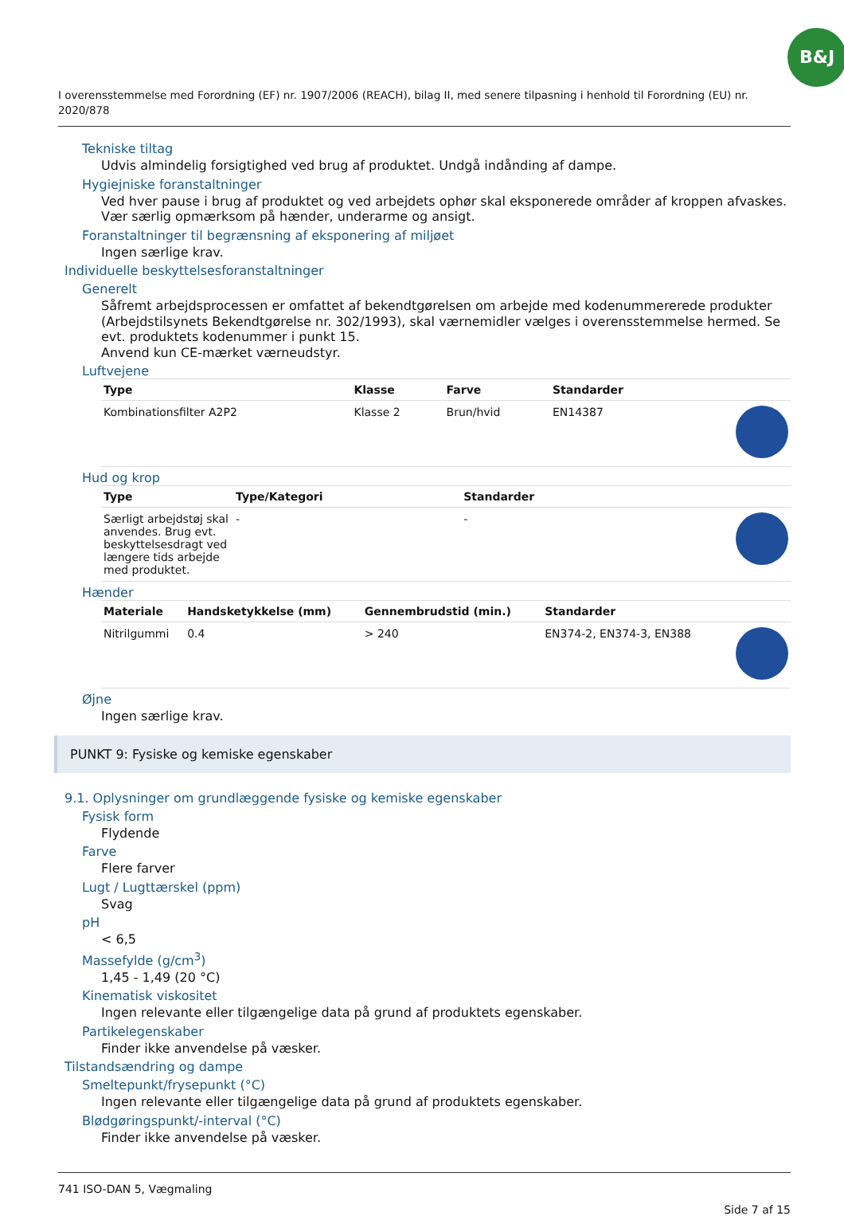B&J
I overensstemmelse med Forordning (EF) nr. 1907/2006 (REACH), bilag II, med senere tilpasning i henhold til Forordning (EU) nr. 2020/878
Tekniske tiltag
Udvis almindelig forsigtighed ved brug af produktet. Undgå indånding af dampe.
Hygiejniske foranstaltninger
Ved hver pause i brug af produktet og ved arbejdets ophør skal eksponerede områder af kroppen afvaskes. Vær særlig opmærksom på hænder, underarme og ansigt.
Foranstaltninger til begrænsning af eksponering af miljøet
Ingen særlige krav.
Individuelle beskyttelsesforanstaltninger
Generelt
Såfremt arbejdsprocessen er omfattet af bekendtgørelsen om arbejde med kodenummererede produkter (Arbejdstilsynets Bekendtgørelse nr. 302/1993), skal værnemidler vælges i overensstemmelse hermed. Se evt. produktets kodenummer i punkt 15.
Anvend kun CE-mærket værneudstyr.
Luftvejene
| Type | Klasse | Farve | Standarder | |
| --- | --- | --- | --- | --- |
| Kombinationsfilter A2P2 | Klasse 2 | Brun/hvid | EN14387 | |
Hud og krop
| Type | Type/Kategori | Standarder | |
| --- | --- | --- | --- |
| Særligt arbejdstøj skal anvendes. Brug evt. beskyttelsesdragt ved længere tids arbejde med produktet. | - | - | |
Hænder
| Materiale | Handsketykkelse (mm) | Gennembrudstid (min.) | Standarder | |
| --- | --- | --- | --- | --- |
| Nitrilgummi | 0.4 | > 240 | EN374-2, EN374-3, EN388 | |
Øjne
Ingen særlige krav.
PUNKT 9: Fysiske og kemiske egenskaber
9.1. Oplysninger om grundlæggende fysiske og kemiske egenskaber
Fysisk form
Flydende
Farve
Flere farver
Lugt / Lugttærskel (ppm)
Svag
pH
< 6,5
Massefylde (g/cm<sup>3</sup>)
1,45 - 1,49 (20 °C)
Kinematisk viskositet
Ingen relevante eller tilgængelige data på grund af produktets egenskaber.
Partikelegenskaber
Finder ikke anvendelse på væsker.
Tilstandsændring og dampe
Smeltepunkt/frysepunkt (°C)
Ingen relevante eller tilgængelige data på grund af produktets egenskaber.
Blødgøringspunkt/-interval (°C)
Finder ikke anvendelse på væsker.
741 ISO-DAN 5, Vægmaling
Side 7 af 15